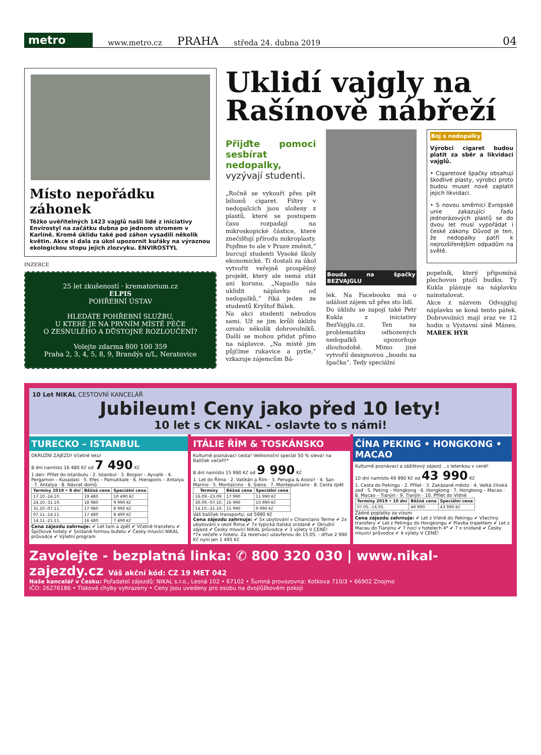metro
www.metro.cz PRAHA středa 24. dubna 2019 04
Místo nepořádku záhonek
Těžko uvěřitelných 1423 vajglů našli lidé z iniciativy Envirostyl na začátku dubna po jednom stromem v Karlíně. Kromě úklidu také pod záhon vysadili několik květin. Akce si dala za úkol upozornit kuřáky na výraznou ekologickou stopu jejich zlozvyku. ENVIROSTYL
INZERCE
25 let zkušeností · krematorium.cz
ELPIS
POHŘEBNÍ ÚSTAV
HLEDÁTE POHŘEBNÍ SLUŽBU,
U KTERÉ JE NA PRVNÍM MÍSTĚ PÉČE
O ZESNULÉHO A DŮSTOJNÉ ROZLOUČENÍ?
Volejte zdarma 800 100 359
Praha 2, 3, 4, 5, 8, 9, Brandýs n/L, Neratovice
Uklidí vajgly na Rašínově nábřeží
Přijďte pomoci sesbírat nedopalky, vyzývají studenti.
„Ročně se vykouří přes pět bilionů cigaret. Filtry v nedopalcích jsou složeny z plastů, které se postupem času rozpadají na mikroskopické částice, které znečišťují přírodu mikroplasty. Pojďme to ale v Praze změnit,“ burcují studenti Vysoké školy ekonomické. Ti dostali za úkol vytvořit veřejně prospěšný projekt, který ale nemá stát ani korunu. „Napadlo nás uklidit náplavku od nedopalků,“ říká jeden ze studentů Kryštof Bálek.
Na akci studenti nebudou sami. Už se jim kvůli úklidu ozvalo několik dobrovolníků. Další se mohou přidat přímo na náplavce. „Na místě jim půjčíme rukavice a pytle,“ vzkazuje zájemcům Bá-
Bouda na špačky BEZVAJGLU
lek. Na Facebooku má o událost zájem už přes sto lidí.
Do úklidu se zapojí také Petr Kukla z iniciativy BezVajglu.cz. Ten na problematiku odhozených nedopalků upozorňuje dlouhodobě. Mimo jiné vytvořil designovou „boudu na špačka“. Tedy speciální
Boj s nedopalky
Výrobci cigaret budou platit za sběr a likvidaci vajglů.
• Cigaretové špačky obsahují škodlivé plasty, výrobci proto budou muset nově zaplatit jejich likvidaci.
• S novou směrnicí Evropské unie zakazující řadu jednorázových plastů se do dvou let musí vypořádat i české zákony. Důvod je ten, že nedopalky patří k nejrozšířenějším odpadům na světě.
popelník, který připomíná plechovou ptačí budku. Ty Kukla plánuje na náplavku nainstalovat.
Akce z názvem Odvajgluj náplavku se koná tento pátek. Dobrovolníci mají sraz ve 12 hodin u Výstavní síně Mánes. MAREK HÝR
10 Let NIKAL CESTOVNÍ KANCELÁŘ
Jubileum! Ceny jako před 10 lety!
10 let s CK NIKAL - oslavte to s námi!
TURECKO – ISTANBUL
OKRUŽNÍ ZÁJEZD! Včetně letu!
8 dní namísto 16 480 Kč od 7 490 Kč
1.den: Přílet do Istanbulu · 2. Istanbul · 3. Bospor – Ayvalik · 4. Pergamon – Kusadasi · 5. Efes – Pamukkale · 6. Hierapolis – Antalya · 7. Antalya · 8. Návrat domů
| Termíny 2019 • 8 dní | Běžná cena | Speciální cena |
| --- | --- | --- |
| 17.10.-24.10. | 19 480 | 10 490 Kč |
| 24.10.-31.10. | 18 980 | 9 990 Kč |
| 31.10.-07.11. | 17 980 | 8 990 Kč |
| 07.11.-14.11. | 17 480 | 8 490 Kč |
| 14.11.-21.11. | 16 480 | 7 490 Kč |
Cena zájezdu zahrnuje: ✔ Let tam a zpět ✔ Včetně transferu ✔ Špičkové hotely ✔ Snídaně formou bufetu ✔ Česky mluvící NIKAL průvodce ✔ Výletní program
ITÁLIE ŘÍM & TOSKÁNSKO
Kulturně poznávací cesta! Velikonoční speciál 50 % sleva! na Balíček večeří!*
8 dní namísto 15 990 Kč od 9 990 Kč
1. Let do Říma · 2. Vatikán a Řím · 3. Perugia & Assisi! · 4. San Marino · 5. Montalcino · 6. Siena · 7. Montepulciano · 8. Cesta zpět
| Termíny | Běžná cena | Speciální cena |
| --- | --- | --- |
| 16.09.–23.09. | 17 990 | 11 990 Kč |
| 30.09.–07.10. | 16 990 | 10 990 Kč |
| 14.10.–21.10. | 15 990 | 9 990 Kč |
Váš balíček transportu: od 5990 Kč
Cena zájezdu zahrnuje: ✔ 5x ubytování v Chianciano Terme ✔ 2x ubytování v okolí Říma ✔ 7x typická italská snídaně ✔ Okružní zájezd ✔ Česky mluvící NIKAL průvodce ✔ 3 výlety V CENĚ!
*7x večeře v hotelu. Za rezervaci uzavřenou do 15.05. - dříve 2 990 Kč nyní jen 1 495 Kč
ČÍNA PEKING • HONGKONG • MACAO
Kulturně poznávací a zážitkový zájezd ...s letenkou v ceně!
10 dní namísto 49 990 Kč od 43 990 Kč
1. Cesta do Pekingu · 2. Přílet · 3. Zakázané město · 4. Velká čínská zeď · 5. Peking – Hongkong · 6. Hongkong · 7. Hongkong – Macao · 8. Macao – Tianjin · 9. Tianjin · 10. Přílet do Vídně
| Termíny 2019 • 10 dní | Běžná cena | Speciální cena |
| --- | --- | --- |
| 07.05.–16.05. | 49 990 | 43 990 Kč |
Žádné poplatky za vízum
Cena zájezdu zahrnuje: ✔ Let z Vídně do Pekingu ✔ Všechny transfery ✔ Let z Pekingu do Hongkongu ✔ Plavba trajektem ✔ Let z Macau do Tianjinu ✔ 7 nocí v hotelech 4* ✔ 7 x snídaně ✔ Česky mluvící průvodce ✔ 4 výlety V CENĚ!
Zavolejte - bezplatná linka: ✆ 800 320 030 | www.nikal-zajezdy.cz Váš akční kód: CZ 19 MET 042
Naše kancelář v Česku: Pořadatel zájezdů: NIKAL s.r.o., Lesná 102 • 67102 • Šumná provozovna: Kotkova 710/3 • 66902 Znojmo
IČO: 26276186 • Tiskové chyby vyhrazeny • Ceny jsou uvedeny pro osobu na dvojlůžkovém pokoji